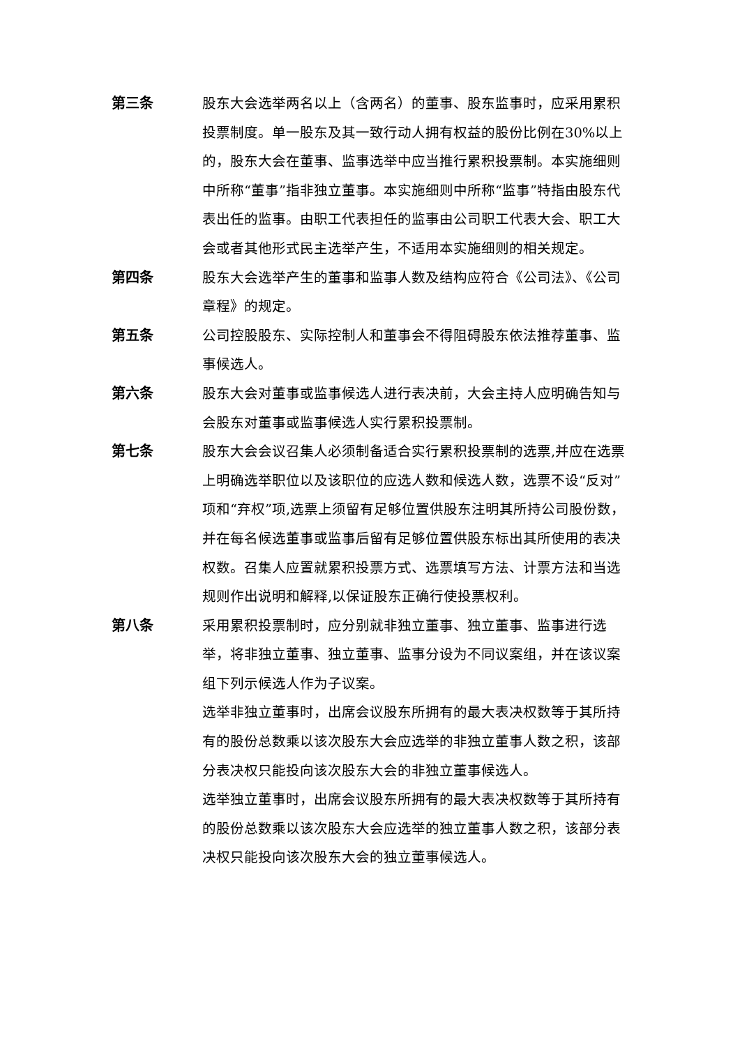第三条 股东大会选举两名以上（含两名）的董事、股东监事时，应采用累积投票制度。单一股东及其一致行动人拥有权益的股份比例在30%以上的，股东大会在董事、监事选举中应当推行累积投票制。本实施细则中所称“董事”指非独立董事。本实施细则中所称“监事”特指由股东代表出任的监事。由职工代表担任的监事由公司职工代表大会、职工大会或者其他形式民主选举产生，不适用本实施细则的相关规定。
第四条 股东大会选举产生的董事和监事人数及结构应符合《公司法》、《公司章程》的规定。
第五条 公司控股股东、实际控制人和董事会不得阻碍股东依法推荐董事、监事候选人。
第六条 股东大会对董事或监事候选人进行表决前，大会主持人应明确告知与会股东对董事或监事候选人实行累积投票制。
第七条 股东大会会议召集人必须制备适合实行累积投票制的选票,并应在选票上明确选举职位以及该职位的应选人数和候选人数，选票不设“反对”项和“弃权”项,选票上须留有足够位置供股东注明其所持公司股份数，并在每名候选董事或监事后留有足够位置供股东标出其所使用的表决权数。召集人应置就累积投票方式、选票填写方法、计票方法和当选规则作出说明和解释,以保证股东正确行使投票权利。
第八条 采用累积投票制时，应分别就非独立董事、独立董事、监事进行选举，将非独立董事、独立董事、监事分设为不同议案组，并在该议案组下列示候选人作为子议案。
选举非独立董事时，出席会议股东所拥有的最大表决权数等于其所持有的股份总数乘以该次股东大会应选举的非独立董事人数之积，该部分表决权只能投向该次股东大会的非独立董事候选人。
选举独立董事时，出席会议股东所拥有的最大表决权数等于其所持有的股份总数乘以该次股东大会应选举的独立董事人数之积，该部分表决权只能投向该次股东大会的独立董事候选人。